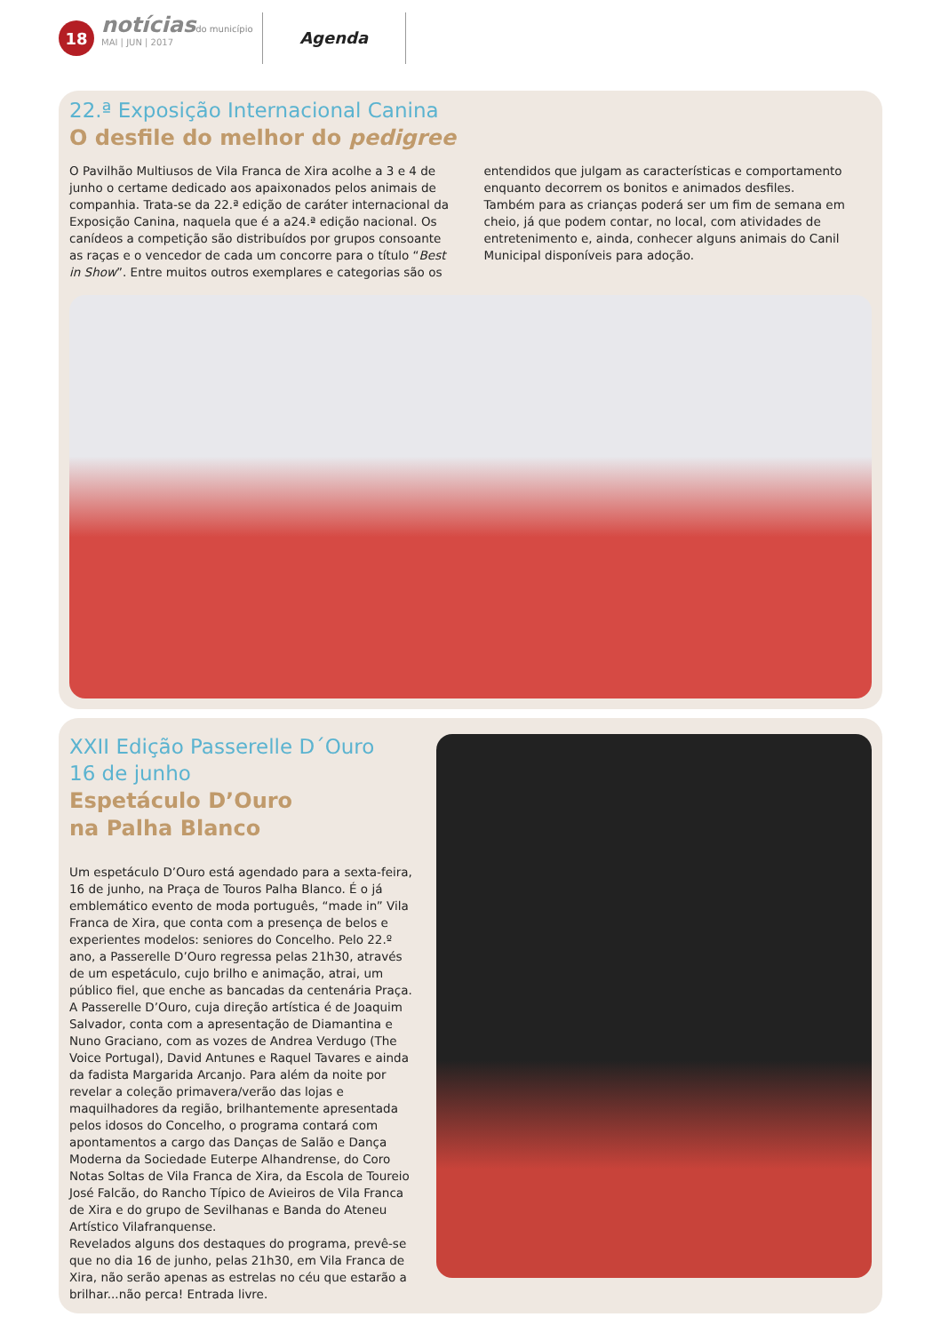18
notícias do município
MAI | JUN | 2017
Agenda
22.ª Exposição Internacional Canina
O desfile do melhor do pedigree
O Pavilhão Multiusos de Vila Franca de Xira acolhe a 3 e 4 de junho o certame dedicado aos apaixonados pelos animais de companhia. Trata-se da 22.ª edição de caráter internacional da Exposição Canina, naquela que é a a24.ª edição nacional. Os canídeos a competição são distribuídos por grupos consoante as raças e o vencedor de cada um concorre para o título “Best in Show”. Entre muitos outros exemplares e categorias são os entendidos que julgam as características e comportamento enquanto decorrem os bonitos e animados desfiles.
Também para as crianças poderá ser um fim de semana em cheio, já que podem contar, no local, com atividades de entretenimento e, ainda, conhecer alguns animais do Canil Municipal disponíveis para adoção.
XXII Edição Passerelle D´Ouro
16 de junho
Espetáculo D’Ouro
na Palha Blanco
Um espetáculo D’Ouro está agendado para a sexta-feira, 16 de junho, na Praça de Touros Palha Blanco. É o já emblemático evento de moda português, “made in” Vila Franca de Xira, que conta com a presença de belos e experientes modelos: seniores do Concelho. Pelo 22.º ano, a Passerelle D’Ouro regressa pelas 21h30, através de um espetáculo, cujo brilho e animação, atrai, um público fiel, que enche as bancadas da centenária Praça.
A Passerelle D’Ouro, cuja direção artística é de Joaquim Salvador, conta com a apresentação de Diamantina e Nuno Graciano, com as vozes de Andrea Verdugo (The Voice Portugal), David Antunes e Raquel Tavares e ainda da fadista Margarida Arcanjo. Para além da noite por revelar a coleção primavera/verão das lojas e maquilhadores da região, brilhantemente apresentada pelos idosos do Concelho, o programa contará com apontamentos a cargo das Danças de Salão e Dança Moderna da Sociedade Euterpe Alhandrense, do Coro Notas Soltas de Vila Franca de Xira, da Escola de Toureio José Falcão, do Rancho Típico de Avieiros de Vila Franca de Xira e do grupo de Sevilhanas e Banda do Ateneu Artístico Vilafranquense.
Revelados alguns dos destaques do programa, prevê-se que no dia 16 de junho, pelas 21h30, em Vila Franca de Xira, não serão apenas as estrelas no céu que estarão a brilhar...não perca! Entrada livre.